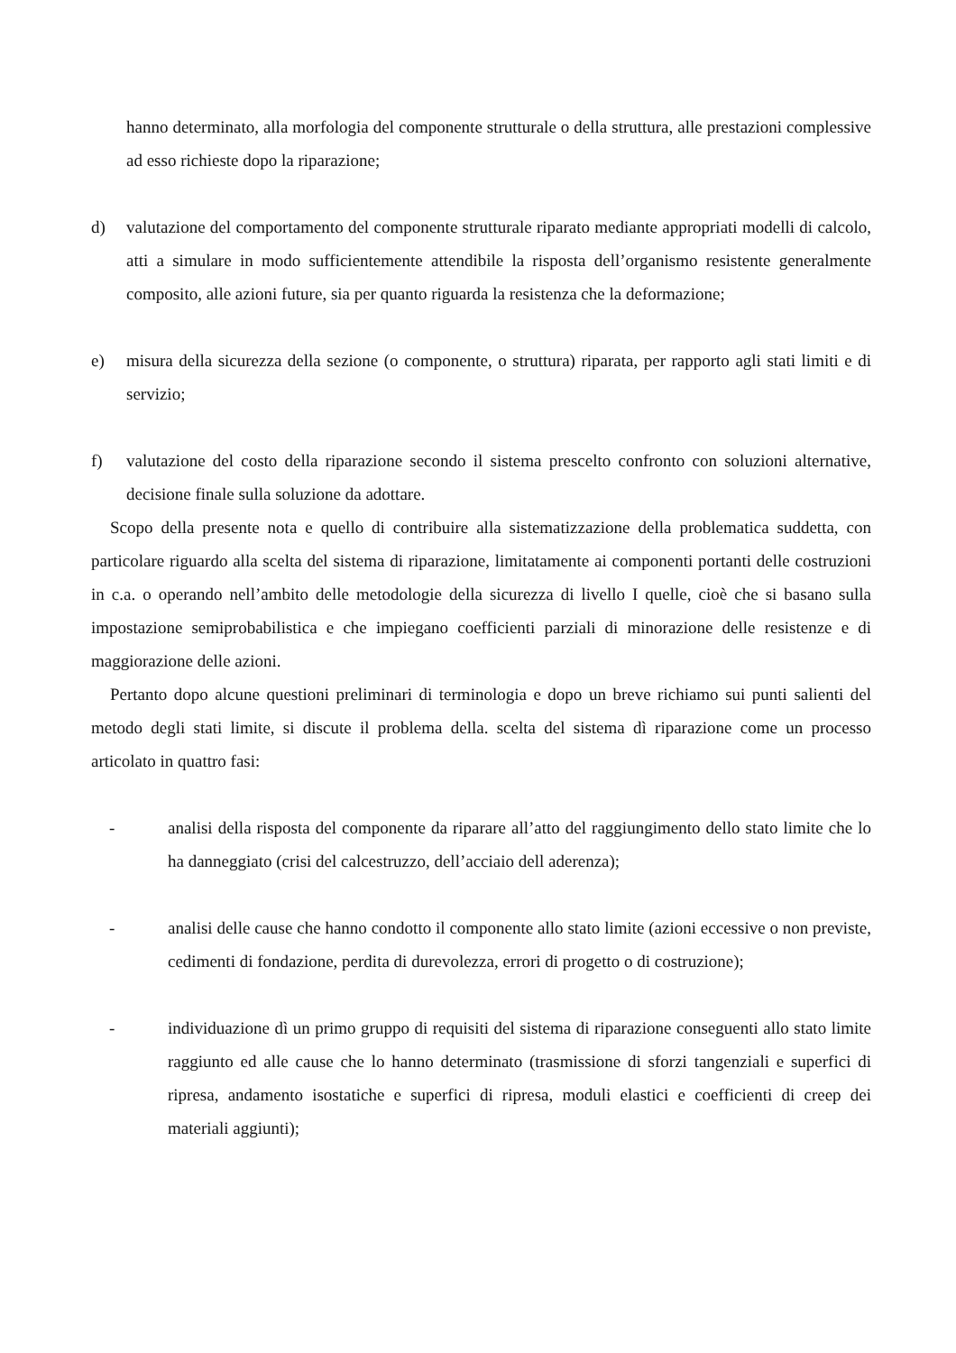hanno determinato, alla morfologia del componente strutturale o della struttura, alle prestazioni complessive ad esso richieste dopo la riparazione;
d) valutazione del comportamento del componente strutturale riparato mediante appropriati modelli di calcolo, atti a simulare in modo sufficientemente attendibile la risposta dell’organismo resistente generalmente composito, alle azioni future, sia per quanto riguarda la resistenza che la deformazione;
e) misura della sicurezza della sezione (o componente, o struttura) riparata, per rapporto agli stati limiti e di servizio;
f) valutazione del costo della riparazione secondo il sistema prescelto confronto con soluzioni alternative, decisione finale sulla soluzione da adottare.
Scopo della presente nota e quello di contribuire alla sistematizzazione della problematica suddetta, con particolare riguardo alla scelta del sistema di riparazione, limitatamente ai componenti portanti delle costruzioni in c.a. o operando nell’ambito delle metodologie della sicurezza di livello I quelle, cioè che si basano sulla impostazione semiprobabilistica e che impiegano coefficienti parziali di minorazione delle resistenze e di maggiorazione delle azioni.
Pertanto dopo alcune questioni preliminari di terminologia e dopo un breve richiamo sui punti salienti del metodo degli stati limite, si discute il problema della. scelta del sistema dì riparazione come un processo articolato in quattro fasi:
- analisi della risposta del componente da riparare all’atto del raggiungimento dello stato limite che lo ha danneggiato (crisi del calcestruzzo, dell’acciaio dell aderenza);
- analisi delle cause che hanno condotto il componente allo stato limite (azioni eccessive o non previste, cedimenti di fondazione, perdita di durevolezza, errori di progetto o di costruzione);
- individuazione dì un primo gruppo di requisiti del sistema di riparazione conseguenti allo stato limite raggiunto ed alle cause che lo hanno determinato (trasmissione di sforzi tangenziali e superfici di ripresa, andamento isostatiche e superfici di ripresa, moduli elastici e coefficienti di creep dei materiali aggiunti);